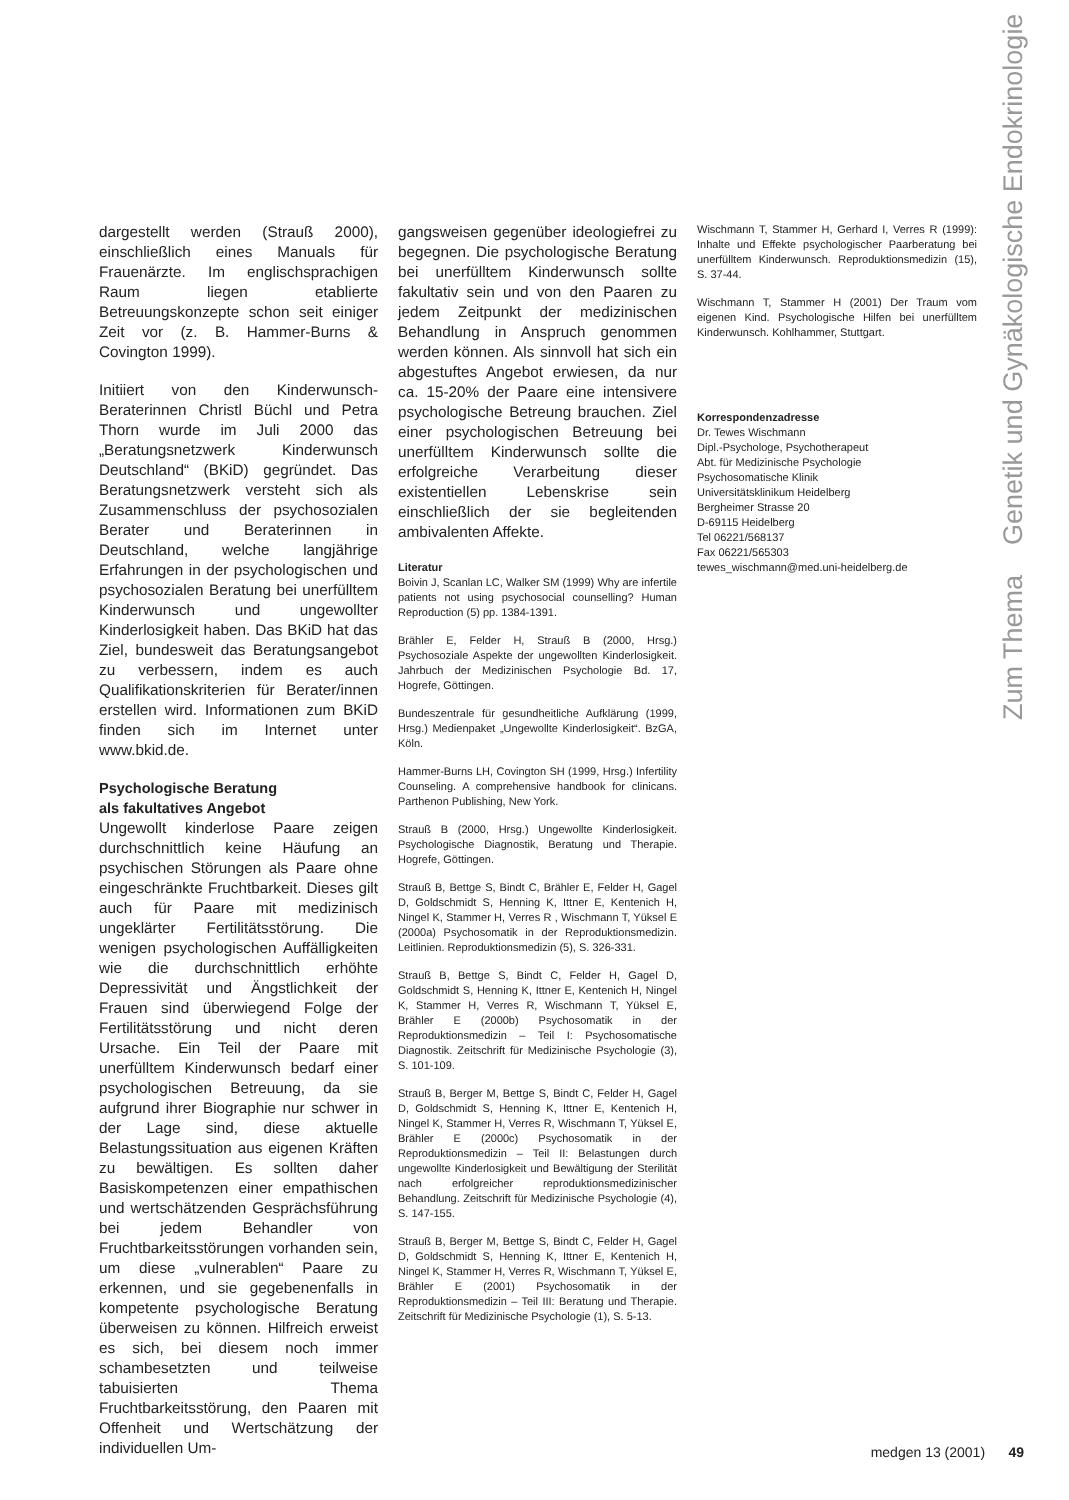Zum Thema Genetik und Gynäkologische Endokrinologie
dargestellt werden (Strauß 2000), einschließlich eines Manuals für Frauenärzte. Im englischsprachigen Raum liegen etablierte Betreuungskonzepte schon seit einiger Zeit vor (z. B. Hammer-Burns & Covington 1999).
Initiiert von den Kinderwunsch-Beraterinnen Christl Büchl und Petra Thorn wurde im Juli 2000 das „Beratungsnetzwerk Kinderwunsch Deutschland“ (BKiD) gegründet. Das Beratungsnetzwerk versteht sich als Zusammenschluss der psychosozialen Berater und Beraterinnen in Deutschland, welche langjährige Erfahrungen in der psychologischen und psychosozialen Beratung bei unerfülltem Kinderwunsch und ungewollter Kinderlosigkeit haben. Das BKiD hat das Ziel, bundesweit das Beratungsangebot zu verbessern, indem es auch Qualifikationskriterien für Berater/innen erstellen wird. Informationen zum BKiD finden sich im Internet unter www.bkid.de.
Psychologische Beratung
als fakultatives Angebot
Ungewollt kinderlose Paare zeigen durchschnittlich keine Häufung an psychischen Störungen als Paare ohne eingeschränkte Fruchtbarkeit. Dieses gilt auch für Paare mit medizinisch ungeklärter Fertilitätsstörung. Die wenigen psychologischen Auffälligkeiten wie die durchschnittlich erhöhte Depressivität und Ängstlichkeit der Frauen sind überwiegend Folge der Fertilitätsstörung und nicht deren Ursache. Ein Teil der Paare mit unerfülltem Kinderwunsch bedarf einer psychologischen Betreuung, da sie aufgrund ihrer Biographie nur schwer in der Lage sind, diese aktuelle Belastungssituation aus eigenen Kräften zu bewältigen. Es sollten daher Basiskompetenzen einer empathischen und wertschätzenden Gesprächsführung bei jedem Behandler von Fruchtbarkeitsstörungen vorhanden sein, um diese „vulnerablen“ Paare zu erkennen, und sie gegebenenfalls in kompetente psychologische Beratung überweisen zu können. Hilfreich erweist es sich, bei diesem noch immer schambesetzten und teilweise tabuisierten Thema Fruchtbarkeitsstörung, den Paaren mit Offenheit und Wertschätzung der individuellen Um-
gangsweisen gegenüber ideologiefrei zu begegnen. Die psychologische Beratung bei unerfülltem Kinderwunsch sollte fakultativ sein und von den Paaren zu jedem Zeitpunkt der medizinischen Behandlung in Anspruch genommen werden können. Als sinnvoll hat sich ein abgestuftes Angebot erwiesen, da nur ca. 15-20% der Paare eine intensivere psychologische Betreung brauchen. Ziel einer psychologischen Betreuung bei unerfülltem Kinderwunsch sollte die erfolgreiche Verarbeitung dieser existentiellen Lebenskrise sein einschließlich der sie begleitenden ambivalenten Affekte.
Literatur
Boivin J, Scanlan LC, Walker SM (1999) Why are infertile patients not using psychosocial counselling? Human Reproduction (5) pp. 1384-1391.
Brähler E, Felder H, Strauß B (2000, Hrsg.) Psychosoziale Aspekte der ungewollten Kinderlosigkeit. Jahrbuch der Medizinischen Psychologie Bd. 17, Hogrefe, Göttingen.
Bundeszentrale für gesundheitliche Aufklärung (1999, Hrsg.) Medienpaket „Ungewollte Kinderlosigkeit“. BzGA, Köln.
Hammer-Burns LH, Covington SH (1999, Hrsg.) Infertility Counseling. A comprehensive handbook for clinicans. Parthenon Publishing, New York.
Strauß B (2000, Hrsg.) Ungewollte Kinderlosigkeit. Psychologische Diagnostik, Beratung und Therapie. Hogrefe, Göttingen.
Strauß B, Bettge S, Bindt C, Brähler E, Felder H, Gagel D, Goldschmidt S, Henning K, Ittner E, Kentenich H, Ningel K, Stammer H, Verres R , Wischmann T, Yüksel E (2000a) Psychosomatik in der Reproduktionsmedizin. Leitlinien. Reproduktionsmedizin (5), S. 326-331.
Strauß B, Bettge S, Bindt C, Felder H, Gagel D, Goldschmidt S, Henning K, Ittner E, Kentenich H, Ningel K, Stammer H, Verres R, Wischmann T, Yüksel E, Brähler E (2000b) Psychosomatik in der Reproduktionsmedizin – Teil I: Psychosomatische Diagnostik. Zeitschrift für Medizinische Psychologie (3), S. 101-109.
Strauß B, Berger M, Bettge S, Bindt C, Felder H, Gagel D, Goldschmidt S, Henning K, Ittner E, Kentenich H, Ningel K, Stammer H, Verres R, Wischmann T, Yüksel E, Brähler E (2000c) Psychosomatik in der Reproduktionsmedizin – Teil II: Belastungen durch ungewollte Kinderlosigkeit und Bewältigung der Sterilität nach erfolgreicher reproduktionsmedizinischer Behandlung. Zeitschrift für Medizinische Psychologie (4), S. 147-155.
Strauß B, Berger M, Bettge S, Bindt C, Felder H, Gagel D, Goldschmidt S, Henning K, Ittner E, Kentenich H, Ningel K, Stammer H, Verres R, Wischmann T, Yüksel E, Brähler E (2001) Psychosomatik in der Reproduktionsmedizin – Teil III: Beratung und Therapie. Zeitschrift für Medizinische Psychologie (1), S. 5-13.
Wischmann T, Stammer H, Gerhard I, Verres R (1999): Inhalte und Effekte psychologischer Paarberatung bei unerfülltem Kinderwunsch. Reproduktionsmedizin (15), S. 37-44.
Wischmann T, Stammer H (2001) Der Traum vom eigenen Kind. Psychologische Hilfen bei unerfülltem Kinderwunsch. Kohlhammer, Stuttgart.
Korrespondenzadresse
Dr. Tewes Wischmann
Dipl.-Psychologe, Psychotherapeut
Abt. für Medizinische Psychologie
Psychosomatische Klinik
Universitätsklinikum Heidelberg
Bergheimer Strasse 20
D-69115 Heidelberg
Tel 06221/568137
Fax 06221/565303
tewes_wischmann@med.uni-heidelberg.de
medgen 13 (2001) 49